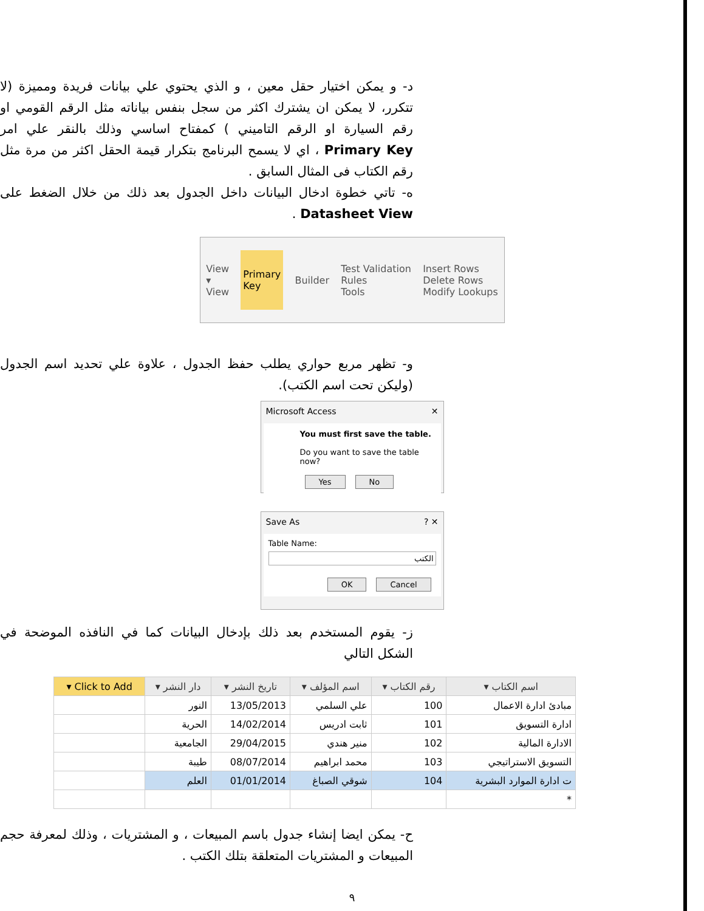د- و يمكن اختيار حقل معين ، و الذي يحتوي علي بيانات فريدة ومميزة (لا تتكرر، لا يمكن ان يشترك اكثر من سجل بنفس بياناته مثل الرقم القومي او رقم السيارة او الرقم التاميني ) كمفتاح اساسي وذلك بالنقر علي امر Primary Key ، اي لا يسمح البرنامج بتكرار قيمة الحقل اكثر من مرة مثل رقم الكتاب فى المثال السابق .
ه- تاتي خطوة ادخال البيانات داخل الجدول بعد ذلك من خلال الضغط على Datasheet View .
View
▾
View
Primary
Key
Builder
Test Validation
Rules
Tools
Insert Rows
Delete Rows
Modify Lookups
و- تظهر مربع حواري يطلب حفظ الجدول ، علاوة علي تحديد اسم الجدول (وليكن تحت اسم الكتب).
Microsoft Access ✕
You must first save the table.
Do you want to save the table now?
Yes No
Save As ? ✕
Table Name:
الكتب
OK Cancel
ز- يقوم المستخدم بعد ذلك بإدخال البيانات كما في النافذه الموضحة في الشكل التالي
| اسم الكتاب ▾ | رقم الكتاب ▾ | اسم المؤلف ▾ | تاريخ النشر ▾ | دار النشر ▾ | Click to Add ▾ |
| --- | --- | --- | --- | --- | --- |
| مبادئ ادارة الاعمال | 100 | علي السلمي | 13/05/2013 | النور | |
| ادارة التسويق | 101 | ثابت ادريس | 14/02/2014 | الحرية | |
| الادارة المالية | 102 | منير هندي | 29/04/2015 | الجامعية | |
| التسويق الاستراتيجي | 103 | محمد ابراهيم | 08/07/2014 | طيبة | |
| ت ادارة الموارد البشرية | 104 | شوقي الصباغ | 01/01/2014 | العلم | |
| * | | | | | |
ح- يمكن ايضا إنشاء جدول باسم المبيعات ، و المشتريات ، وذلك لمعرفة حجم المبيعات و المشتريات المتعلقة بتلك الكتب .
٩